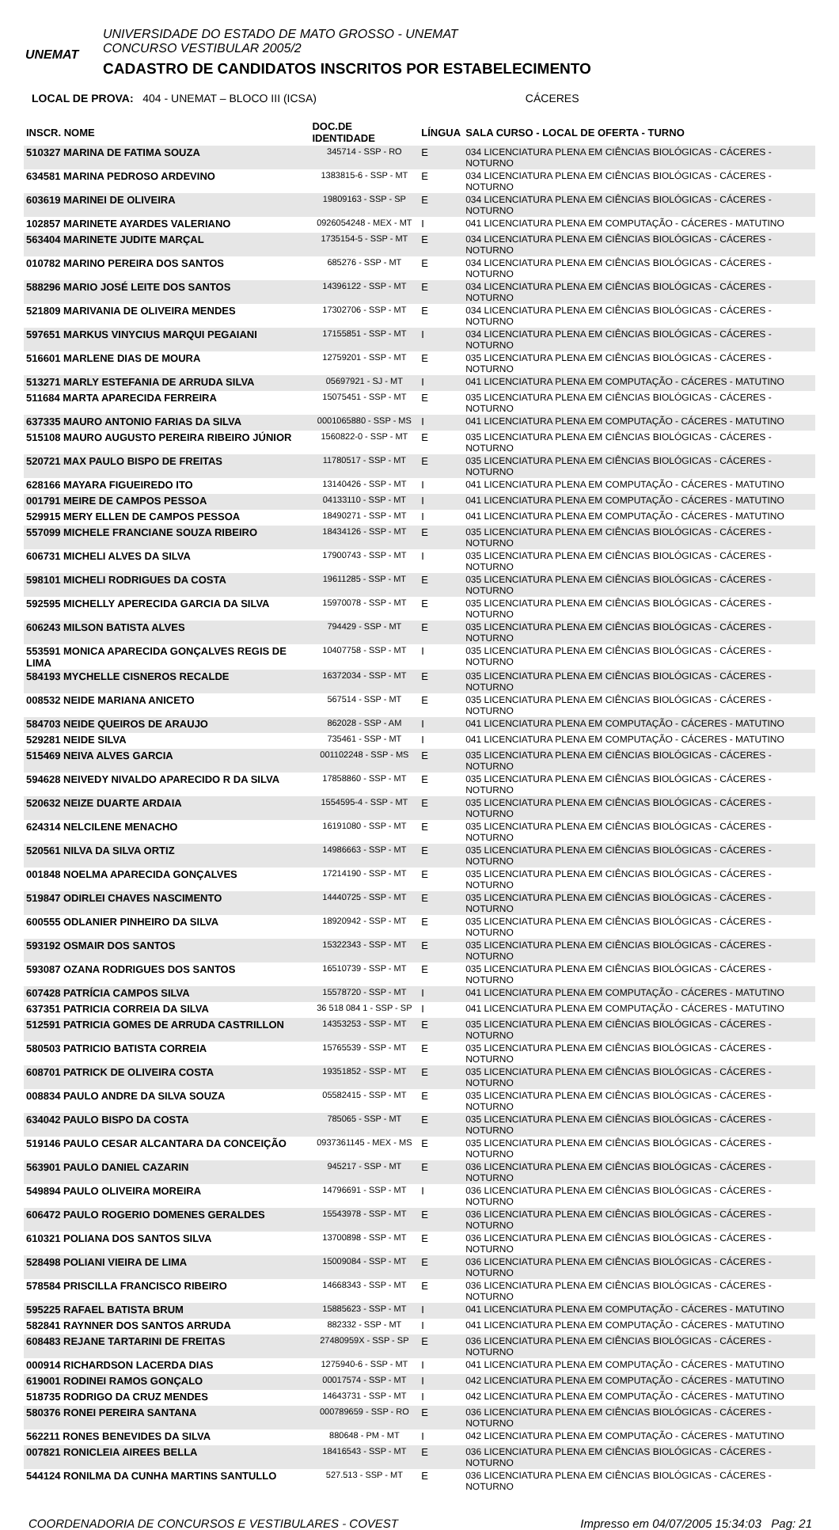UNEMAT
UNIVERSIDADE DO ESTADO DE MATO GROSSO - UNEMAT CONCURSO VESTIBULAR 2005/2 CADASTRO DE CANDIDATOS INSCRITOS POR ESTABELECIMENTO
LOCAL DE PROVA: 404 - UNEMAT – BLOCO III (ICSA) CÁCERES
| INSCR. NOME | DOC.DE IDENTIDADE | LÍNGUA | SALA CURSO - LOCAL DE OFERTA - TURNO |
| --- | --- | --- | --- |
| 510327 MARINA DE FATIMA SOUZA | 345714 - SSP - RO | E | 034 LICENCIATURA PLENA EM CIÊNCIAS BIOLÓGICAS - CÁCERES - NOTURNO |
| 634581 MARINA PEDROSO ARDEVINO | 1383815-6 - SSP - MT | E | 034 LICENCIATURA PLENA EM CIÊNCIAS BIOLÓGICAS - CÁCERES - NOTURNO |
| 603619 MARINEI DE OLIVEIRA | 19809163 - SSP - SP | E | 034 LICENCIATURA PLENA EM CIÊNCIAS BIOLÓGICAS - CÁCERES - NOTURNO |
| 102857 MARINETE AYARDES VALERIANO | 0926054248 - MEX - MT | I | 041 LICENCIATURA PLENA EM COMPUTAÇÃO - CÁCERES - MATUTINO |
| 563404 MARINETE JUDITE MARÇAL | 1735154-5 - SSP - MT | E | 034 LICENCIATURA PLENA EM CIÊNCIAS BIOLÓGICAS - CÁCERES - NOTURNO |
| 010782 MARINO PEREIRA DOS SANTOS | 685276 - SSP - MT | E | 034 LICENCIATURA PLENA EM CIÊNCIAS BIOLÓGICAS - CÁCERES - NOTURNO |
| 588296 MARIO JOSÉ LEITE DOS SANTOS | 14396122 - SSP - MT | E | 034 LICENCIATURA PLENA EM CIÊNCIAS BIOLÓGICAS - CÁCERES - NOTURNO |
| 521809 MARIVANIA DE OLIVEIRA MENDES | 17302706 - SSP - MT | E | 034 LICENCIATURA PLENA EM CIÊNCIAS BIOLÓGICAS - CÁCERES - NOTURNO |
| 597651 MARKUS VINYCIUS MARQUI PEGAIANI | 17155851 - SSP - MT | I | 034 LICENCIATURA PLENA EM CIÊNCIAS BIOLÓGICAS - CÁCERES - NOTURNO |
| 516601 MARLENE DIAS DE MOURA | 12759201 - SSP - MT | E | 035 LICENCIATURA PLENA EM CIÊNCIAS BIOLÓGICAS - CÁCERES - NOTURNO |
| 513271 MARLY ESTEFANIA DE ARRUDA SILVA | 05697921 - SJ - MT | I | 041 LICENCIATURA PLENA EM COMPUTAÇÃO - CÁCERES - MATUTINO |
| 511684 MARTA APARECIDA FERREIRA | 15075451 - SSP - MT | E | 035 LICENCIATURA PLENA EM CIÊNCIAS BIOLÓGICAS - CÁCERES - NOTURNO |
| 637335 MAURO ANTONIO FARIAS DA SILVA | 0001065880 - SSP - MS | I | 041 LICENCIATURA PLENA EM COMPUTAÇÃO - CÁCERES - MATUTINO |
| 515108 MAURO AUGUSTO PEREIRA RIBEIRO JÚNIOR | 1560822-0 - SSP - MT | E | 035 LICENCIATURA PLENA EM CIÊNCIAS BIOLÓGICAS - CÁCERES - NOTURNO |
| 520721 MAX PAULO BISPO DE FREITAS | 11780517 - SSP - MT | E | 035 LICENCIATURA PLENA EM CIÊNCIAS BIOLÓGICAS - CÁCERES - NOTURNO |
| 628166 MAYARA FIGUEIREDO ITO | 13140426 - SSP - MT | I | 041 LICENCIATURA PLENA EM COMPUTAÇÃO - CÁCERES - MATUTINO |
| 001791 MEIRE DE CAMPOS PESSOA | 04133110 - SSP - MT | I | 041 LICENCIATURA PLENA EM COMPUTAÇÃO - CÁCERES - MATUTINO |
| 529915 MERY ELLEN DE CAMPOS PESSOA | 18490271 - SSP - MT | I | 041 LICENCIATURA PLENA EM COMPUTAÇÃO - CÁCERES - MATUTINO |
| 557099 MICHELE FRANCIANE SOUZA RIBEIRO | 18434126 - SSP - MT | E | 035 LICENCIATURA PLENA EM CIÊNCIAS BIOLÓGICAS - CÁCERES - NOTURNO |
| 606731 MICHELI ALVES DA SILVA | 17900743 - SSP - MT | I | 035 LICENCIATURA PLENA EM CIÊNCIAS BIOLÓGICAS - CÁCERES - NOTURNO |
| 598101 MICHELI RODRIGUES DA COSTA | 19611285 - SSP - MT | E | 035 LICENCIATURA PLENA EM CIÊNCIAS BIOLÓGICAS - CÁCERES - NOTURNO |
| 592595 MICHELLY APERECIDA GARCIA DA SILVA | 15970078 - SSP - MT | E | 035 LICENCIATURA PLENA EM CIÊNCIAS BIOLÓGICAS - CÁCERES - NOTURNO |
| 606243 MILSON BATISTA ALVES | 794429 - SSP - MT | E | 035 LICENCIATURA PLENA EM CIÊNCIAS BIOLÓGICAS - CÁCERES - NOTURNO |
| 553591 MONICA APARECIDA GONÇALVES REGIS DE LIMA | 10407758 - SSP - MT | I | 035 LICENCIATURA PLENA EM CIÊNCIAS BIOLÓGICAS - CÁCERES - NOTURNO |
| 584193 MYCHELLE CISNEROS RECALDE | 16372034 - SSP - MT | E | 035 LICENCIATURA PLENA EM CIÊNCIAS BIOLÓGICAS - CÁCERES - NOTURNO |
| 008532 NEIDE MARIANA ANICETO | 567514 - SSP - MT | E | 035 LICENCIATURA PLENA EM CIÊNCIAS BIOLÓGICAS - CÁCERES - NOTURNO |
| 584703 NEIDE QUEIROS DE ARAUJO | 862028 - SSP - AM | I | 041 LICENCIATURA PLENA EM COMPUTAÇÃO - CÁCERES - MATUTINO |
| 529281 NEIDE SILVA | 735461 - SSP - MT | I | 041 LICENCIATURA PLENA EM COMPUTAÇÃO - CÁCERES - MATUTINO |
| 515469 NEIVA ALVES GARCIA | 001102248 - SSP - MS | E | 035 LICENCIATURA PLENA EM CIÊNCIAS BIOLÓGICAS - CÁCERES - NOTURNO |
| 594628 NEIVEDY NIVALDO APARECIDO R DA SILVA | 17858860 - SSP - MT | E | 035 LICENCIATURA PLENA EM CIÊNCIAS BIOLÓGICAS - CÁCERES - NOTURNO |
| 520632 NEIZE DUARTE ARDAIA | 1554595-4 - SSP - MT | E | 035 LICENCIATURA PLENA EM CIÊNCIAS BIOLÓGICAS - CÁCERES - NOTURNO |
| 624314 NELCILENE MENACHO | 16191080 - SSP - MT | E | 035 LICENCIATURA PLENA EM CIÊNCIAS BIOLÓGICAS - CÁCERES - NOTURNO |
| 520561 NILVA DA SILVA ORTIZ | 14986663 - SSP - MT | E | 035 LICENCIATURA PLENA EM CIÊNCIAS BIOLÓGICAS - CÁCERES - NOTURNO |
| 001848 NOELMA APARECIDA GONÇALVES | 17214190 - SSP - MT | E | 035 LICENCIATURA PLENA EM CIÊNCIAS BIOLÓGICAS - CÁCERES - NOTURNO |
| 519847 ODIRLEI CHAVES NASCIMENTO | 14440725 - SSP - MT | E | 035 LICENCIATURA PLENA EM CIÊNCIAS BIOLÓGICAS - CÁCERES - NOTURNO |
| 600555 ODLANIER PINHEIRO DA SILVA | 18920942 - SSP - MT | E | 035 LICENCIATURA PLENA EM CIÊNCIAS BIOLÓGICAS - CÁCERES - NOTURNO |
| 593192 OSMAIR DOS SANTOS | 15322343 - SSP - MT | E | 035 LICENCIATURA PLENA EM CIÊNCIAS BIOLÓGICAS - CÁCERES - NOTURNO |
| 593087 OZANA RODRIGUES DOS SANTOS | 16510739 - SSP - MT | E | 035 LICENCIATURA PLENA EM CIÊNCIAS BIOLÓGICAS - CÁCERES - NOTURNO |
| 607428 PATRÍCIA CAMPOS SILVA | 15578720 - SSP - MT | I | 041 LICENCIATURA PLENA EM COMPUTAÇÃO - CÁCERES - MATUTINO |
| 637351 PATRICIA CORREIA DA SILVA | 36 518 084 1 - SSP - SP | I | 041 LICENCIATURA PLENA EM COMPUTAÇÃO - CÁCERES - MATUTINO |
| 512591 PATRICIA GOMES DE ARRUDA CASTRILLON | 14353253 - SSP - MT | E | 035 LICENCIATURA PLENA EM CIÊNCIAS BIOLÓGICAS - CÁCERES - NOTURNO |
| 580503 PATRICIO BATISTA CORREIA | 15765539 - SSP - MT | E | 035 LICENCIATURA PLENA EM CIÊNCIAS BIOLÓGICAS - CÁCERES - NOTURNO |
| 608701 PATRICK DE OLIVEIRA COSTA | 19351852 - SSP - MT | E | 035 LICENCIATURA PLENA EM CIÊNCIAS BIOLÓGICAS - CÁCERES - NOTURNO |
| 008834 PAULO ANDRE DA SILVA SOUZA | 05582415 - SSP - MT | E | 035 LICENCIATURA PLENA EM CIÊNCIAS BIOLÓGICAS - CÁCERES - NOTURNO |
| 634042 PAULO BISPO DA COSTA | 785065 - SSP - MT | E | 035 LICENCIATURA PLENA EM CIÊNCIAS BIOLÓGICAS - CÁCERES - NOTURNO |
| 519146 PAULO CESAR ALCANTARA DA CONCEIÇÃO | 0937361145 - MEX - MS | E | 035 LICENCIATURA PLENA EM CIÊNCIAS BIOLÓGICAS - CÁCERES - NOTURNO |
| 563901 PAULO DANIEL CAZARIN | 945217 - SSP - MT | E | 036 LICENCIATURA PLENA EM CIÊNCIAS BIOLÓGICAS - CÁCERES - NOTURNO |
| 549894 PAULO OLIVEIRA MOREIRA | 14796691 - SSP - MT | I | 036 LICENCIATURA PLENA EM CIÊNCIAS BIOLÓGICAS - CÁCERES - NOTURNO |
| 606472 PAULO ROGERIO DOMENES GERALDES | 15543978 - SSP - MT | E | 036 LICENCIATURA PLENA EM CIÊNCIAS BIOLÓGICAS - CÁCERES - NOTURNO |
| 610321 POLIANA DOS SANTOS SILVA | 13700898 - SSP - MT | E | 036 LICENCIATURA PLENA EM CIÊNCIAS BIOLÓGICAS - CÁCERES - NOTURNO |
| 528498 POLIANI VIEIRA DE LIMA | 15009084 - SSP - MT | E | 036 LICENCIATURA PLENA EM CIÊNCIAS BIOLÓGICAS - CÁCERES - NOTURNO |
| 578584 PRISCILLA FRANCISCO RIBEIRO | 14668343 - SSP - MT | E | 036 LICENCIATURA PLENA EM CIÊNCIAS BIOLÓGICAS - CÁCERES - NOTURNO |
| 595225 RAFAEL BATISTA BRUM | 15885623 - SSP - MT | I | 041 LICENCIATURA PLENA EM COMPUTAÇÃO - CÁCERES - MATUTINO |
| 582841 RAYNNER DOS SANTOS ARRUDA | 882332 - SSP - MT | I | 041 LICENCIATURA PLENA EM COMPUTAÇÃO - CÁCERES - MATUTINO |
| 608483 REJANE TARTARINI DE FREITAS | 27480959X - SSP - SP | E | 036 LICENCIATURA PLENA EM CIÊNCIAS BIOLÓGICAS - CÁCERES - NOTURNO |
| 000914 RICHARDSON LACERDA DIAS | 1275940-6 - SSP - MT | I | 041 LICENCIATURA PLENA EM COMPUTAÇÃO - CÁCERES - MATUTINO |
| 619001 RODINEI RAMOS GONÇALO | 00017574 - SSP - MT | I | 042 LICENCIATURA PLENA EM COMPUTAÇÃO - CÁCERES - MATUTINO |
| 518735 RODRIGO DA CRUZ MENDES | 14643731 - SSP - MT | I | 042 LICENCIATURA PLENA EM COMPUTAÇÃO - CÁCERES - MATUTINO |
| 580376 RONEI PEREIRA SANTANA | 000789659 - SSP - RO | E | 036 LICENCIATURA PLENA EM CIÊNCIAS BIOLÓGICAS - CÁCERES - NOTURNO |
| 562211 RONES BENEVIDES DA SILVA | 880648 - PM - MT | I | 042 LICENCIATURA PLENA EM COMPUTAÇÃO - CÁCERES - MATUTINO |
| 007821 RONICLEIA AIREES BELLA | 18416543 - SSP - MT | E | 036 LICENCIATURA PLENA EM CIÊNCIAS BIOLÓGICAS - CÁCERES - NOTURNO |
| 544124 RONILMA DA CUNHA MARTINS SANTULLO | 527.513 - SSP - MT | E | 036 LICENCIATURA PLENA EM CIÊNCIAS BIOLÓGICAS - CÁCERES - NOTURNO |
COORDENADORIA DE CONCURSOS E VESTIBULARES - COVEST Impresso em 04/07/2005 15:34:03 Pag: 21